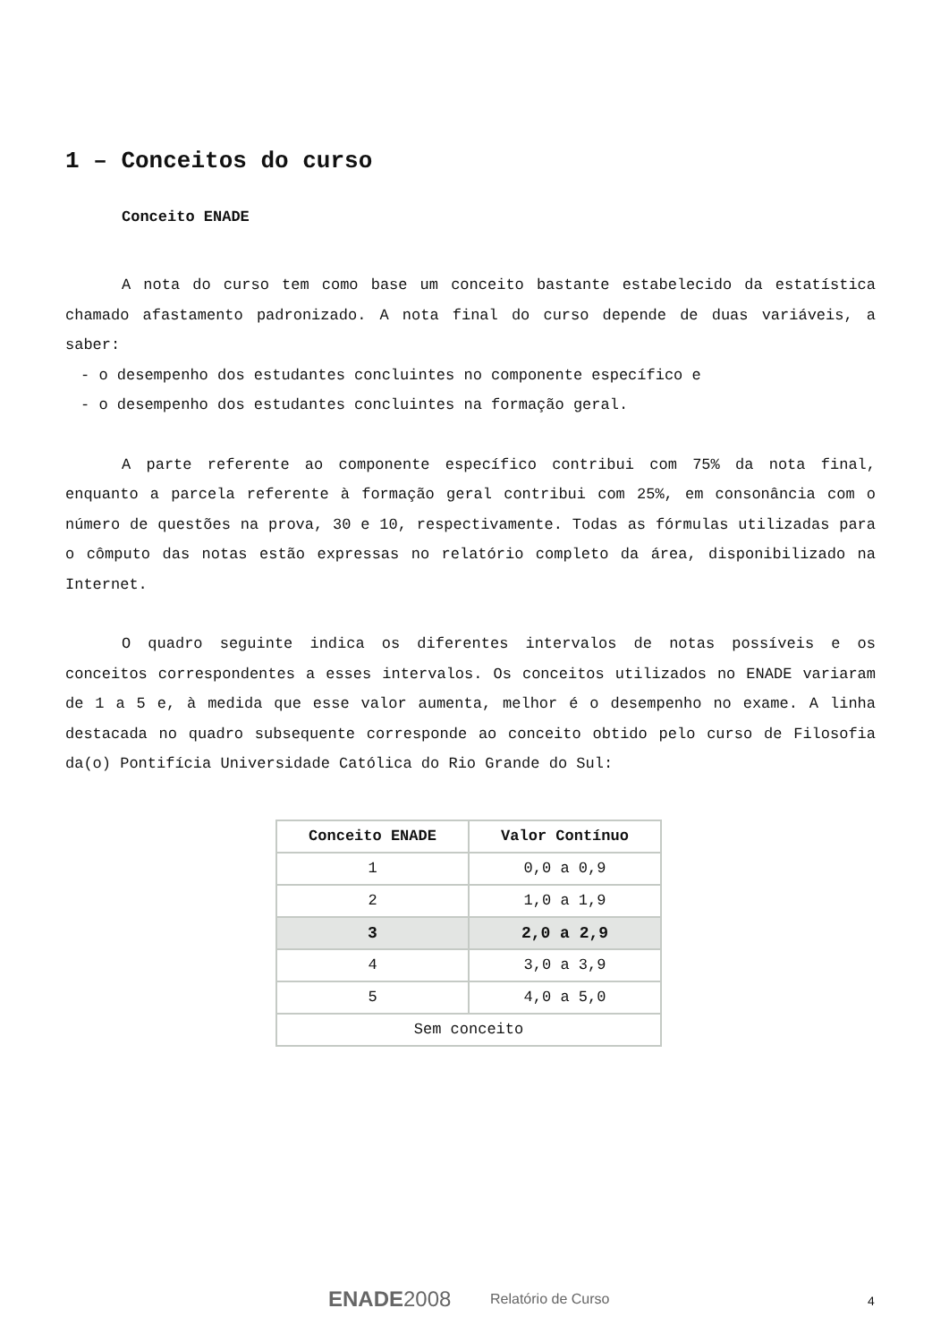1 – Conceitos do curso
Conceito ENADE
A nota do curso tem como base um conceito bastante estabelecido da estatística chamado afastamento padronizado. A nota final do curso depende de duas variáveis, a saber:
- o desempenho dos estudantes concluintes no componente específico e
- o desempenho dos estudantes concluintes na formação geral.
A parte referente ao componente específico contribui com 75% da nota final, enquanto a parcela referente à formação geral contribui com 25%, em consonância com o número de questões na prova, 30 e 10, respectivamente. Todas as fórmulas utilizadas para o cômputo das notas estão expressas no relatório completo da área, disponibilizado na Internet.
O quadro seguinte indica os diferentes intervalos de notas possíveis e os conceitos correspondentes a esses intervalos. Os conceitos utilizados no ENADE variaram de 1 a 5 e, à medida que esse valor aumenta, melhor é o desempenho no exame. A linha destacada no quadro subsequente corresponde ao conceito obtido pelo curso de Filosofia da(o) Pontifícia Universidade Católica do Rio Grande do Sul:
| Conceito ENADE | Valor Contínuo |
| --- | --- |
| 1 | 0,0 a 0,9 |
| 2 | 1,0 a 1,9 |
| 3 | 2,0 a 2,9 |
| 4 | 3,0 a 3,9 |
| 5 | 4,0 a 5,0 |
| Sem conceito | |
ENADE2008 Relatório de Curso 4